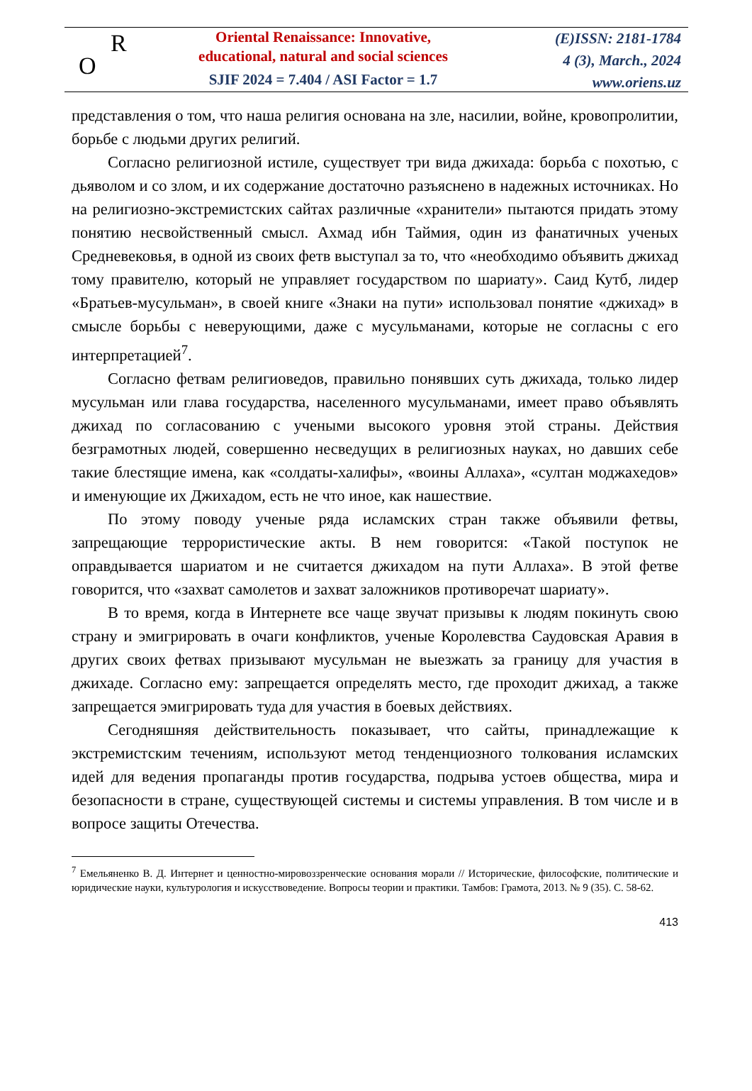R
O
Oriental Renaissance: Innovative,
educational, natural and social sciences
SJIF 2024 = 7.404 / ASI Factor = 1.7
(E)ISSN: 2181-1784
4 (3), March., 2024
www.oriens.uz
представления о том, что наша религия основана на зле, насилии, войне, кровопролитии, борьбе с людьми других религий.
Согласно религиозной истиле, существует три вида джихада: борьба с похотью, с дьяволом и со злом, и их содержание достаточно разъяснено в надежных источниках. Но на религиозно-экстремистских сайтах различные «хранители» пытаются придать этому понятию несвойственный смысл. Ахмад ибн Таймия, один из фанатичных ученых Средневековья, в одной из своих фетв выступал за то, что «необходимо объявить джихад тому правителю, который не управляет государством по шариату». Саид Кутб, лидер «Братьев-мусульман», в своей книге «Знаки на пути» использовал понятие «джихад» в смысле борьбы с неверующими, даже с мусульманами, которые не согласны с его интерпретацией<sup>7</sup>.
Согласно фетвам религиоведов, правильно понявших суть джихада, только лидер мусульман или глава государства, населенного мусульманами, имеет право объявлять джихад по согласованию с учеными высокого уровня этой страны. Действия безграмотных людей, совершенно несведущих в религиозных науках, но давших себе такие блестящие имена, как «солдаты-халифы», «воины Аллаха», «султан моджахедов» и именующие их Джихадом, есть не что иное, как нашествие.
По этому поводу ученые ряда исламских стран также объявили фетвы, запрещающие террористические акты. В нем говорится: «Такой поступок не оправдывается шариатом и не считается джихадом на пути Аллаха». В этой фетве говорится, что «захват самолетов и захват заложников противоречат шариату».
В то время, когда в Интернете все чаще звучат призывы к людям покинуть свою страну и эмигрировать в очаги конфликтов, ученые Королевства Саудовская Аравия в других своих фетвах призывают мусульман не выезжать за границу для участия в джихаде. Согласно ему: запрещается определять место, где проходит джихад, а также запрещается эмигрировать туда для участия в боевых действиях.
Сегодняшняя действительность показывает, что сайты, принадлежащие к экстремистским течениям, используют метод тенденциозного толкования исламских идей для ведения пропаганды против государства, подрыва устоев общества, мира и безопасности в стране, существующей системы и системы управления. В том числе и в вопросе защиты Отечества.
<sup>7</sup> Емельяненко В. Д. Интернет и ценностно-мировоззренческие основания морали // Исторические, философские, политические и юридические науки, культурология и искусствоведение. Вопросы теории и практики. Тамбов: Грамота, 2013. № 9 (35). С. 58-62.
413